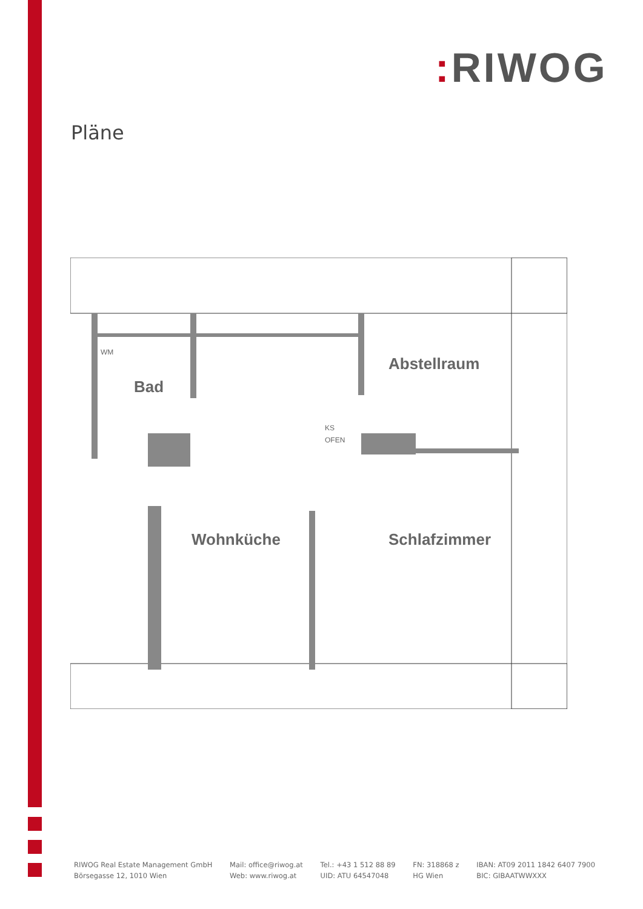: RIWOG
Pläne
Abstellraum
Bad
Wohnküche
Schlafzimmer
WM
KS
OFEN
RIWOG Real Estate Management GmbH
Börsegasse 12, 1010 Wien
Mail: office@riwog.at
Web: www.riwog.at
Tel.: +43 1 512 88 89
UID: ATU 64547048
FN: 318868 z
HG Wien
IBAN: AT09 2011 1842 6407 7900
BIC: GIBAATWWXXX